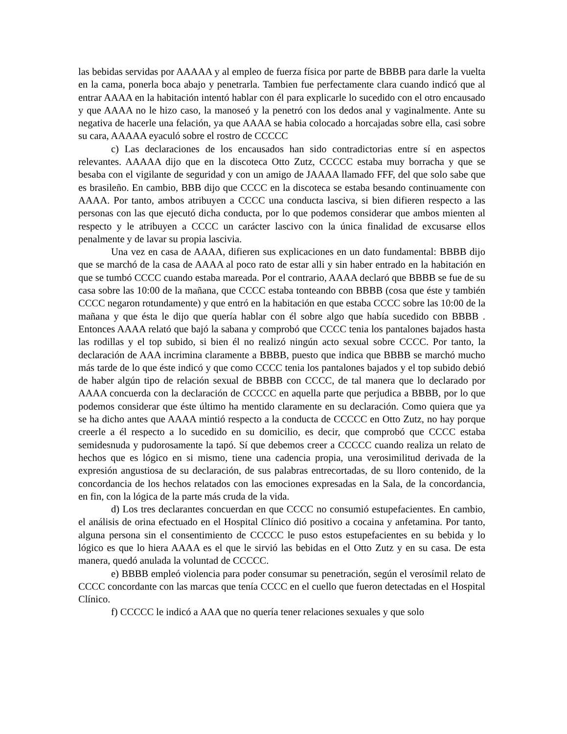las bebidas servidas por AAAAA y al empleo de fuerza física por parte de BBBB para darle la vuelta en la cama, ponerla boca abajo y penetrarla. Tambien fue perfectamente clara cuando indicó que al entrar AAAA en la habitación intentó hablar con él para explicarle lo sucedido con el otro encausado y que AAAA no le hizo caso, la manoseó y la penetró con los dedos anal y vaginalmente. Ante su negativa de hacerle una felación, ya que AAAA se habia colocado a horcajadas sobre ella, casi sobre su cara, AAAAA eyaculó sobre el rostro de CCCCC
c) Las declaraciones de los encausados han sido contradictorias entre sí en aspectos relevantes. AAAAA dijo que en la discoteca Otto Zutz, CCCCC estaba muy borracha y que se besaba con el vigilante de seguridad y con un amigo de JAAAA llamado FFF, del que solo sabe que es brasileño. En cambio, BBB dijo que CCCC en la discoteca se estaba besando continuamente con AAAA. Por tanto, ambos atribuyen a CCCC una conducta lasciva, si bien difieren respecto a las personas con las que ejecutó dicha conducta, por lo que podemos considerar que ambos mienten al respecto y le atribuyen a CCCC un carácter lascivo con la única finalidad de excusarse ellos penalmente y de lavar su propia lascivia.
Una vez en casa de AAAA, difieren sus explicaciones en un dato fundamental: BBBB dijo que se marchó de la casa de AAAA al poco rato de estar alli y sin haber entrado en la habitación en que se tumbó CCCC cuando estaba mareada. Por el contrario, AAAA declaró que BBBB se fue de su casa sobre las 10:00 de la mañana, que CCCC estaba tonteando con BBBB (cosa que éste y también CCCC negaron rotundamente) y que entró en la habitación en que estaba CCCC sobre las 10:00 de la mañana y que ésta le dijo que quería hablar con él sobre algo que había sucedido con BBBB . Entonces AAAA relató que bajó la sabana y comprobó que CCCC tenia los pantalones bajados hasta las rodillas y el top subido, si bien él no realizó ningún acto sexual sobre CCCC. Por tanto, la declaración de AAA incrimina claramente a BBBB, puesto que indica que BBBB se marchó mucho más tarde de lo que éste indicó y que como CCCC tenia los pantalones bajados y el top subido debió de haber algún tipo de relación sexual de BBBB con CCCC, de tal manera que lo declarado por AAAA concuerda con la declaración de CCCCC en aquella parte que perjudica a BBBB, por lo que podemos considerar que éste último ha mentido claramente en su declaración. Como quiera que ya se ha dicho antes que AAAA mintió respecto a la conducta de CCCCC en Otto Zutz, no hay porque creerle a él respecto a lo sucedido en su domicilio, es decir, que comprobó que CCCC estaba semidesnuda y pudorosamente la tapó. Sí que debemos creer a CCCCC cuando realiza un relato de hechos que es lógico en si mismo, tiene una cadencia propia, una verosimilitud derivada de la expresión angustiosa de su declaración, de sus palabras entrecortadas, de su lloro contenido, de la concordancia de los hechos relatados con las emociones expresadas en la Sala, de la concordancia, en fin, con la lógica de la parte más cruda de la vida.
d) Los tres declarantes concuerdan en que CCCC no consumió estupefacientes. En cambio, el análisis de orina efectuado en el Hospital Clínico dió positivo a cocaina y anfetamina. Por tanto, alguna persona sin el consentimiento de CCCCC le puso estos estupefacientes en su bebida y lo lógico es que lo hiera AAAA es el que le sirvió las bebidas en el Otto Zutz y en su casa. De esta manera, quedó anulada la voluntad de CCCCC.
e) BBBB empleó violencia para poder consumar su penetración, según el verosímil relato de CCCC concordante con las marcas que tenía CCCC en el cuello que fueron detectadas en el Hospital Clínico.
f) CCCCC le indicó a AAA que no quería tener relaciones sexuales y que solo